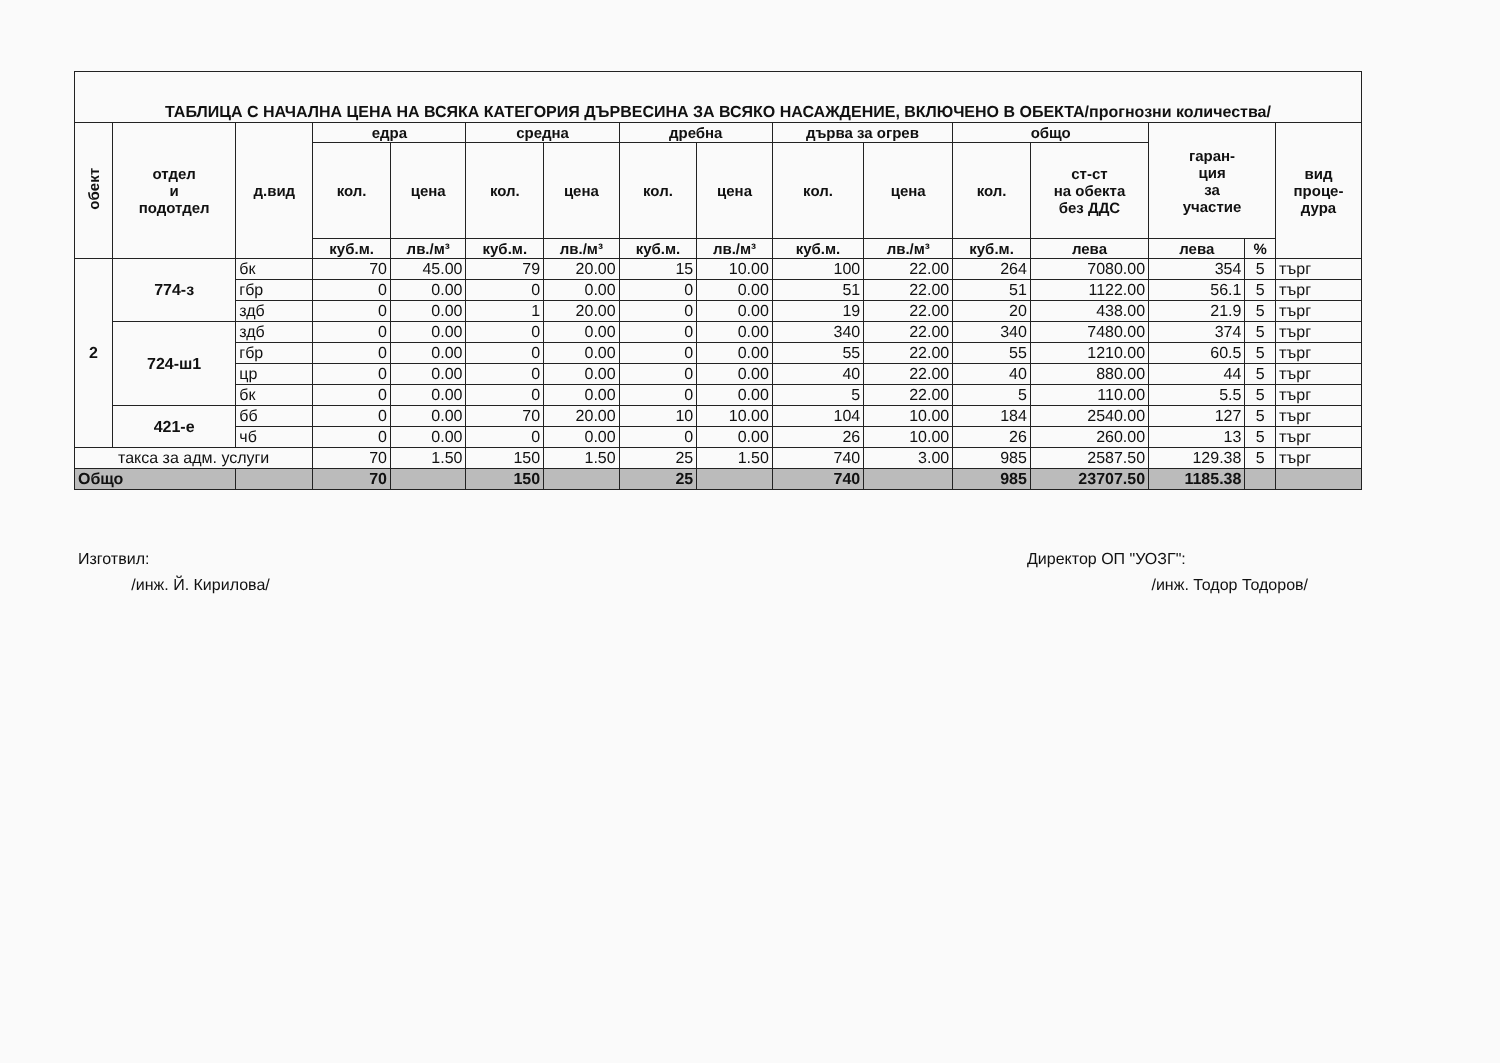| ТАБЛИЦА С НАЧАЛНА ЦЕНА НА ВСЯКА КАТЕГОРИЯ ДЪРВЕСИНА ЗА ВСЯКО НАСАЖДЕНИЕ, ВКЛЮЧЕНО В ОБЕКТА/прогнозни количества/ | | | | | | | | | | | | | | | |
| обект | отдел и подотдел | д.вид | едра | | средна | | дребна | | дърва за огрев | | общо | | гаран- ция за участие | | вид проце- дура |
| | | | кол. | цена | кол. | цена | кол. | цена | кол. | цена | кол. | ст-ст на обекта без ДДС | | | |
| | | | куб.м. | лв./м³ | куб.м. | лв./м³ | куб.м. | лв./м³ | куб.м. | лв./м³ | куб.м. | лева | лева | % | |
| 2 | 774-з | бк | 70 | 45.00 | 79 | 20.00 | 15 | 10.00 | 100 | 22.00 | 264 | 7080.00 | 354 | 5 | търг |
| | | гбр | 0 | 0.00 | 0 | 0.00 | 0 | 0.00 | 51 | 22.00 | 51 | 1122.00 | 56.1 | 5 | търг |
| | | здб | 0 | 0.00 | 1 | 20.00 | 0 | 0.00 | 19 | 22.00 | 20 | 438.00 | 21.9 | 5 | търг |
| | 724-ш1 | здб | 0 | 0.00 | 0 | 0.00 | 0 | 0.00 | 340 | 22.00 | 340 | 7480.00 | 374 | 5 | търг |
| | | гбр | 0 | 0.00 | 0 | 0.00 | 0 | 0.00 | 55 | 22.00 | 55 | 1210.00 | 60.5 | 5 | търг |
| | | цр | 0 | 0.00 | 0 | 0.00 | 0 | 0.00 | 40 | 22.00 | 40 | 880.00 | 44 | 5 | търг |
| | | бк | 0 | 0.00 | 0 | 0.00 | 0 | 0.00 | 5 | 22.00 | 5 | 110.00 | 5.5 | 5 | търг |
| | 421-е | бб | 0 | 0.00 | 70 | 20.00 | 10 | 10.00 | 104 | 10.00 | 184 | 2540.00 | 127 | 5 | търг |
| | | чб | 0 | 0.00 | 0 | 0.00 | 0 | 0.00 | 26 | 10.00 | 26 | 260.00 | 13 | 5 | търг |
| такса за адм. услуги | | | 70 | 1.50 | 150 | 1.50 | 25 | 1.50 | 740 | 3.00 | 985 | 2587.50 | 129.38 | 5 | търг |
| Общо | | | 70 | | 150 | | 25 | | 740 | | 985 | 23707.50 | 1185.38 | | |
Изготвил:
/инж. Й. Кирилова/
Директор ОП "УОЗГ":
/инж. Тодор Тодоров/